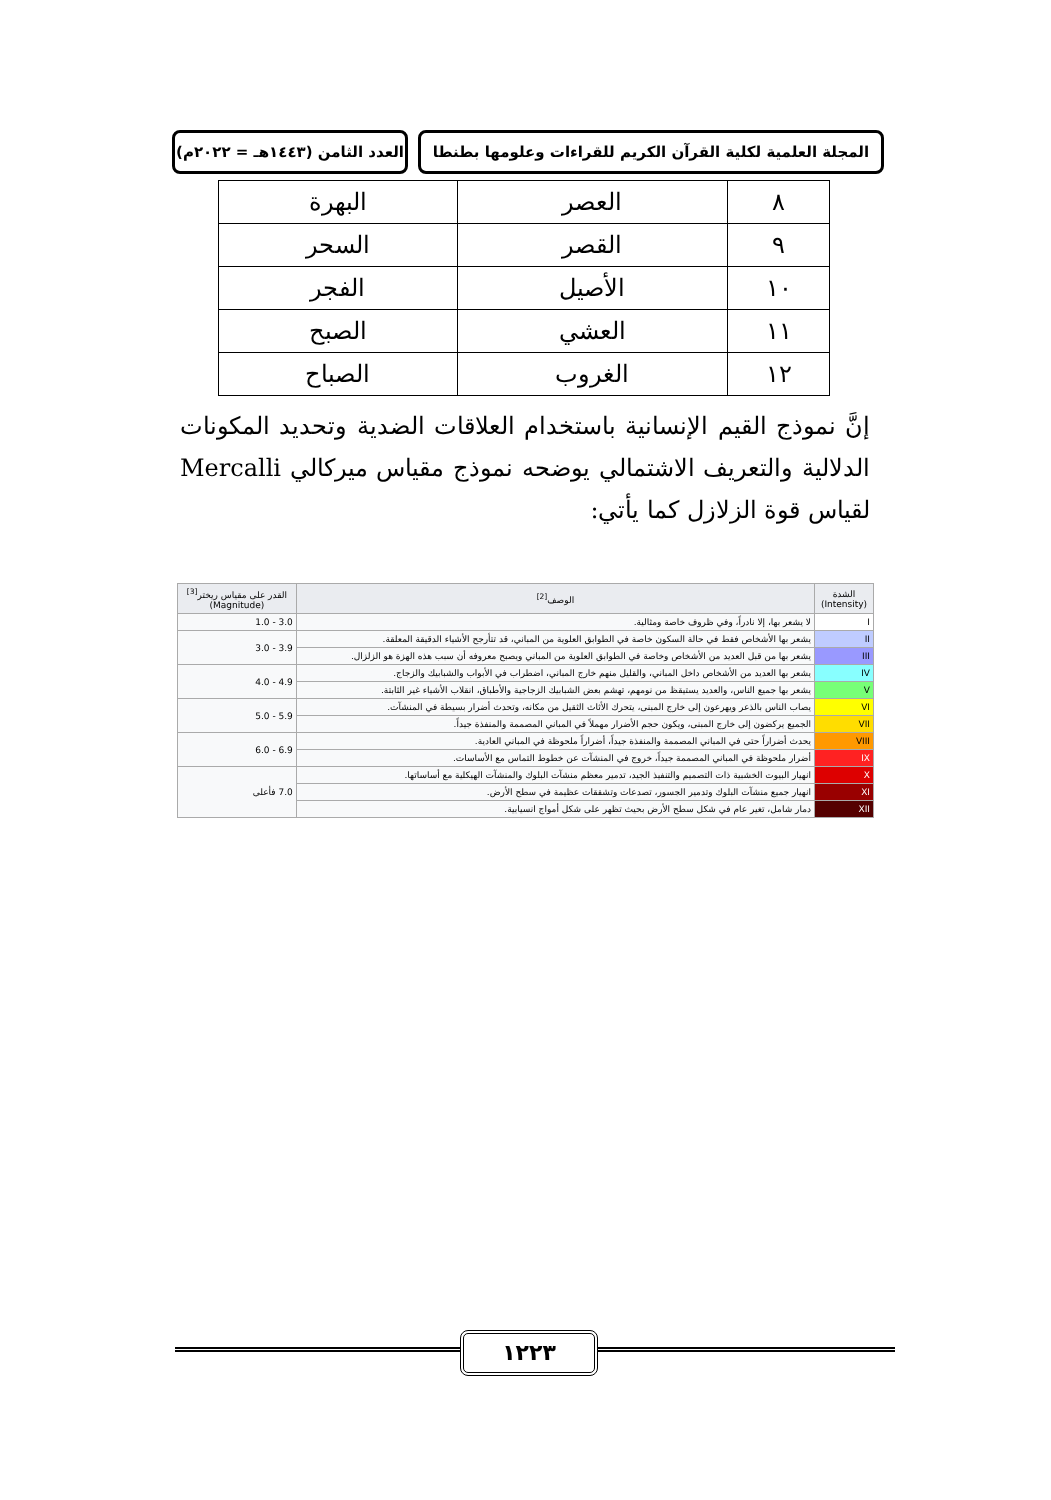المجلة العلمية لكلية القرآن الكريم للقراءات وعلومها بطنطا
العدد الثامن (١٤٤٣هـ = ٢٠٢٢م)
| ٨ | العصر | البهرة |
| ٩ | القصر | السحر |
| ١٠ | الأصيل | الفجر |
| ١١ | العشي | الصبح |
| ١٢ | الغروب | الصباح |
إنَّ نموذج القيم الإنسانية باستخدام العلاقات الضدية وتحديد المكونات الدلالية والتعريف الاشتمالي يوضحه نموذج مقياس ميركالي Mercalli لقياس قوة الزلازل كما يأتي:
| الشدة (Intensity) | الوصف<sup>[2]</sup> | القدر على مقياس ريختر<sup>[3]</sup> (Magnitude) |
| --- | --- | --- |
| I | لا يشعر بها، إلا نادراً، وفي ظروف خاصة ومثالية. | 3.0 - 1.0 |
| II | يشعر بها الأشخاص فقط في حالة السكون خاصة في الطوابق العلوية من المباني، قد تتأرجح الأشياء الدقيقة المعلقة. | 3.9 - 3.0 |
| III | يشعر بها من قبل العديد من الأشخاص وخاصة في الطوابق العلوية من المباني ويصبح معروفه أن سبب هذه الهزة هو الزلزال. | |
| IV | يشعر بها العديد من الأشخاص داخل المباني، والقليل منهم خارج المباني، اضطراب في الأبواب والشبابيك والزجاج. | 4.9 - 4.0 |
| V | يشعر بها جميع الناس، والعديد يستيقظ من نومهم، تهشم بعض الشبابيك الزجاجية والأطباق، انقلاب الأشياء غير الثابتة. | |
| VI | يصاب الناس بالذعر ويهرعون إلى خارج المبنى، يتحرك الأثاث الثقيل من مكانه، وتحدث أضرار بسيطة في المنشآت. | 5.9 - 5.0 |
| VII | الجميع يركضون إلى خارج المبنى، ويكون حجم الأضرار مهملاً في المباني المصممة والمنفذة جيداً. | |
| VIII | يحدث أضراراً حتى في المباني المصممة والمنفذة جيداً، أضراراً ملحوظة في المباني العادية. | 6.9 - 6.0 |
| IX | أضرار ملحوظة في المباني المصممة جيداً، خروج في المنشآت عن خطوط التماس مع الأساسات. | |
| X | انهيار البيوت الخشبية ذات التصميم والتنفيذ الجيد، تدمير معظم منشآت البلوك والمنشآت الهيكلية مع أساساتها. | 7.0 فأعلى |
| XI | انهيار جميع منشآت البلوك وتدمير الجسور، تصدعات وتشققات عظيمة في سطح الأرض. | |
| XII | دمار شامل، تغير عام في شكل سطح الأرض بحيث تظهر على شكل أمواج انسيابية. | |
١٢٢٣